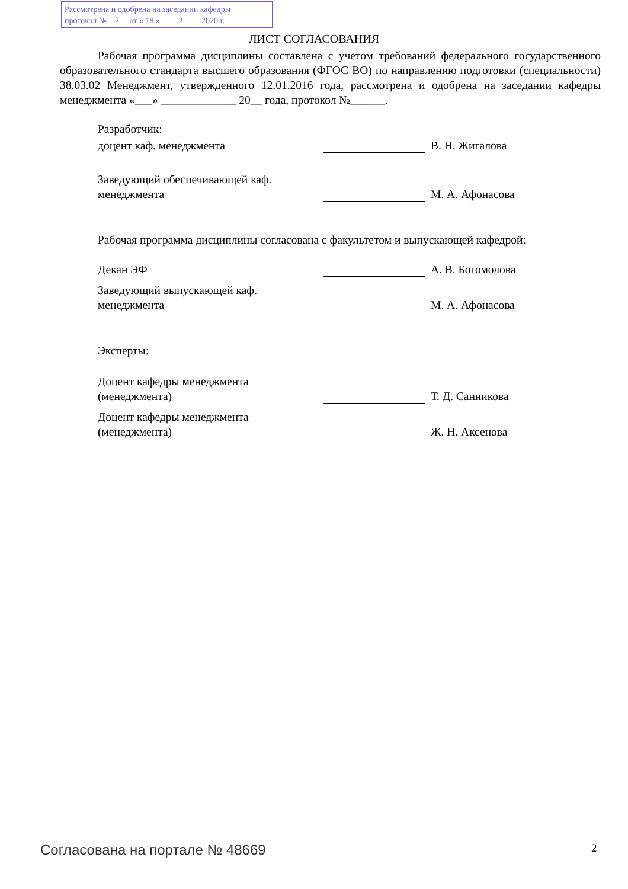Рассмотрена и одобрена на заседании кафедры
протокол № 2 от « 18 » 2 2020 г.
ЛИСТ СОГЛАСОВАНИЯ
Рабочая программа дисциплины составлена с учетом требований федерального государственного образовательного стандарта высшего образования (ФГОС ВО) по направлению подготовки (специальности) 38.03.02 Менеджмент, утвержденного 12.01.2016 года, рассмотрена и одобрена на заседании кафедры менеджмента «___» _____________ 20__ года, протокол №______.
Разработчик:
доцент каф. менеджмента В. Н. Жигалова
Заведующий обеспечивающей каф. менеджмента
М. А. Афонасова
Рабочая программа дисциплины согласована с факультетом и выпускающей кафедрой:
Декан ЭФ А. В. Богомолова
Заведующий выпускающей каф. менеджмента
М. А. Афонасова
Эксперты:
Доцент кафедры менеджмента (менеджмента)
Т. Д. Санникова
Доцент кафедры менеджмента (менеджмента)
Ж. Н. Аксенова
Согласована на портале № 48669 2